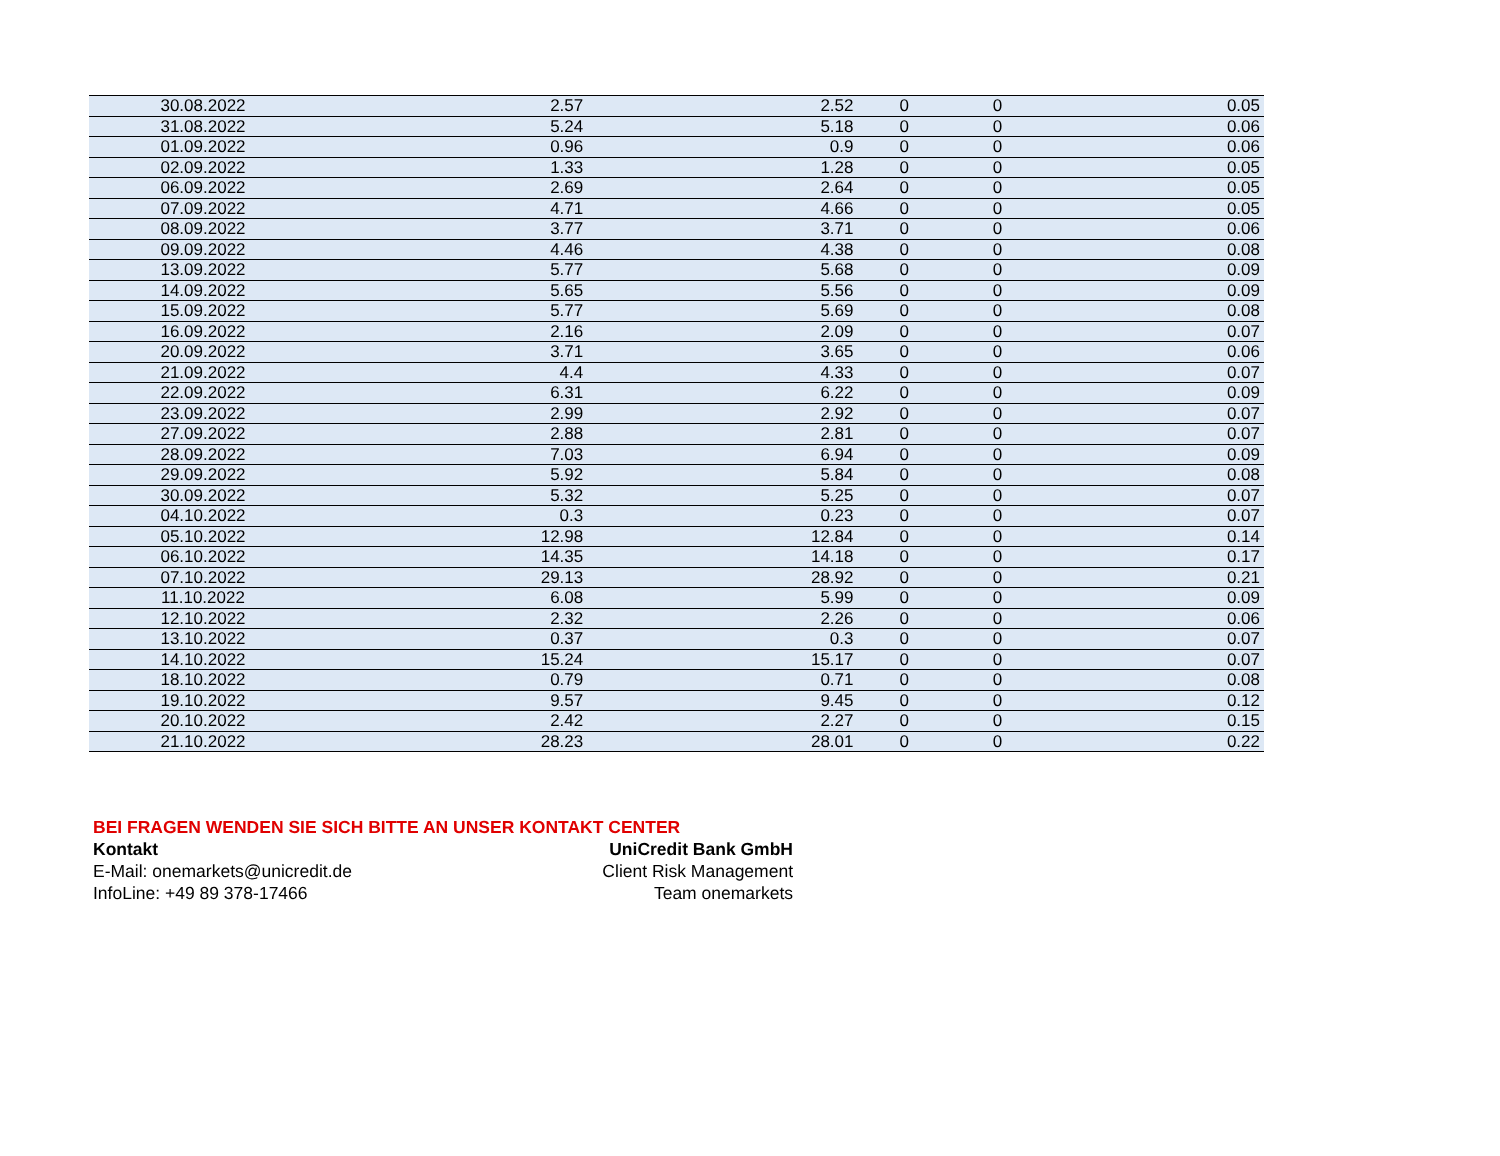| 30.08.2022 | 2.57 | 2.52 | 0 | 0 | 0.05 |
| 31.08.2022 | 5.24 | 5.18 | 0 | 0 | 0.06 |
| 01.09.2022 | 0.96 | 0.9 | 0 | 0 | 0.06 |
| 02.09.2022 | 1.33 | 1.28 | 0 | 0 | 0.05 |
| 06.09.2022 | 2.69 | 2.64 | 0 | 0 | 0.05 |
| 07.09.2022 | 4.71 | 4.66 | 0 | 0 | 0.05 |
| 08.09.2022 | 3.77 | 3.71 | 0 | 0 | 0.06 |
| 09.09.2022 | 4.46 | 4.38 | 0 | 0 | 0.08 |
| 13.09.2022 | 5.77 | 5.68 | 0 | 0 | 0.09 |
| 14.09.2022 | 5.65 | 5.56 | 0 | 0 | 0.09 |
| 15.09.2022 | 5.77 | 5.69 | 0 | 0 | 0.08 |
| 16.09.2022 | 2.16 | 2.09 | 0 | 0 | 0.07 |
| 20.09.2022 | 3.71 | 3.65 | 0 | 0 | 0.06 |
| 21.09.2022 | 4.4 | 4.33 | 0 | 0 | 0.07 |
| 22.09.2022 | 6.31 | 6.22 | 0 | 0 | 0.09 |
| 23.09.2022 | 2.99 | 2.92 | 0 | 0 | 0.07 |
| 27.09.2022 | 2.88 | 2.81 | 0 | 0 | 0.07 |
| 28.09.2022 | 7.03 | 6.94 | 0 | 0 | 0.09 |
| 29.09.2022 | 5.92 | 5.84 | 0 | 0 | 0.08 |
| 30.09.2022 | 5.32 | 5.25 | 0 | 0 | 0.07 |
| 04.10.2022 | 0.3 | 0.23 | 0 | 0 | 0.07 |
| 05.10.2022 | 12.98 | 12.84 | 0 | 0 | 0.14 |
| 06.10.2022 | 14.35 | 14.18 | 0 | 0 | 0.17 |
| 07.10.2022 | 29.13 | 28.92 | 0 | 0 | 0.21 |
| 11.10.2022 | 6.08 | 5.99 | 0 | 0 | 0.09 |
| 12.10.2022 | 2.32 | 2.26 | 0 | 0 | 0.06 |
| 13.10.2022 | 0.37 | 0.3 | 0 | 0 | 0.07 |
| 14.10.2022 | 15.24 | 15.17 | 0 | 0 | 0.07 |
| 18.10.2022 | 0.79 | 0.71 | 0 | 0 | 0.08 |
| 19.10.2022 | 9.57 | 9.45 | 0 | 0 | 0.12 |
| 20.10.2022 | 2.42 | 2.27 | 0 | 0 | 0.15 |
| 21.10.2022 | 28.23 | 28.01 | 0 | 0 | 0.22 |
BEI FRAGEN WENDEN SIE SICH BITTE AN UNSER KONTAKT CENTER
Kontakt UniCredit Bank GmbH
E-Mail: onemarkets@unicredit.de Client Risk Management
InfoLine: +49 89 378-17466 Team onemarkets